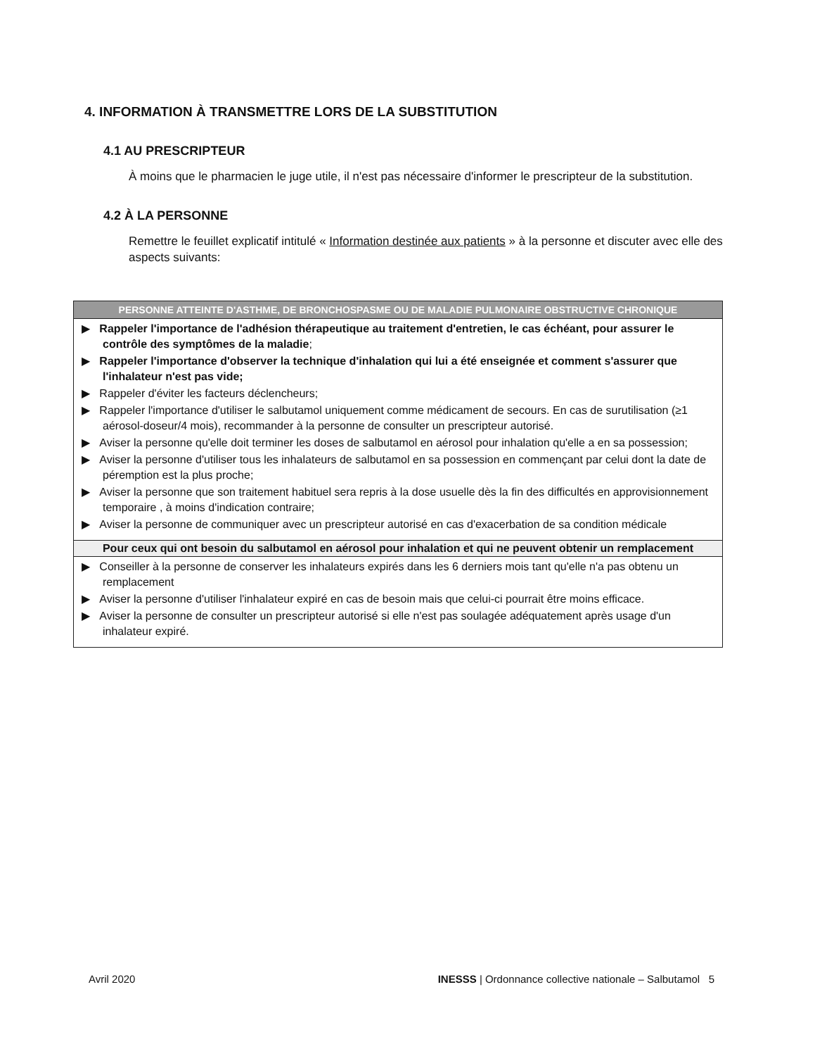4. INFORMATION À TRANSMETTRE LORS DE LA SUBSTITUTION
4.1 AU PRESCRIPTEUR
À moins que le pharmacien le juge utile, il n'est pas nécessaire d'informer le prescripteur de la substitution.
4.2 À LA PERSONNE
Remettre le feuillet explicatif intitulé « Information destinée aux patients » à la personne et discuter avec elle des aspects suivants:
| PERSONNE ATTEINTE D'ASTHME, DE BRONCHOSPASME OU DE MALADIE PULMONAIRE OBSTRUCTIVE CHRONIQUE |
| --- |
| ▶ Rappeler l'importance de l'adhésion thérapeutique au traitement d'entretien, le cas échéant, pour assurer le contrôle des symptômes de la maladie ; ▶ Rappeler l'importance d'observer la technique d'inhalation qui lui a été enseignée et comment s'assurer que l'inhalateur n'est pas vide; ▶ Rappeler d'éviter les facteurs déclencheurs; ▶ Rappeler l'importance d'utiliser le salbutamol uniquement comme médicament de secours. En cas de surutilisation (≥1 aérosol-doseur/4 mois), recommander à la personne de consulter un prescripteur autorisé. ▶ Aviser la personne qu'elle doit terminer les doses de salbutamol en aérosol pour inhalation qu'elle a en sa possession; ▶ Aviser la personne d'utiliser tous les inhalateurs de salbutamol en sa possession en commençant par celui dont la date de péremption est la plus proche; ▶ Aviser la personne que son traitement habituel sera repris à la dose usuelle dès la fin des difficultés en approvisionnement temporaire , à moins d'indication contraire; ▶ Aviser la personne de communiquer avec un prescripteur autorisé en cas d'exacerbation de sa condition médicale |
| Pour ceux qui ont besoin du salbutamol en aérosol pour inhalation et qui ne peuvent obtenir un remplacement |
| ▶ Conseiller à la personne de conserver les inhalateurs expirés dans les 6 derniers mois tant qu'elle n'a pas obtenu un remplacement ▶ Aviser la personne d'utiliser l'inhalateur expiré en cas de besoin mais que celui-ci pourrait être moins efficace. ▶ Aviser la personne de consulter un prescripteur autorisé si elle n'est pas soulagée adéquatement après usage d'un inhalateur expiré. |
Avril 2020 INESSS | Ordonnance collective nationale – Salbutamol 5